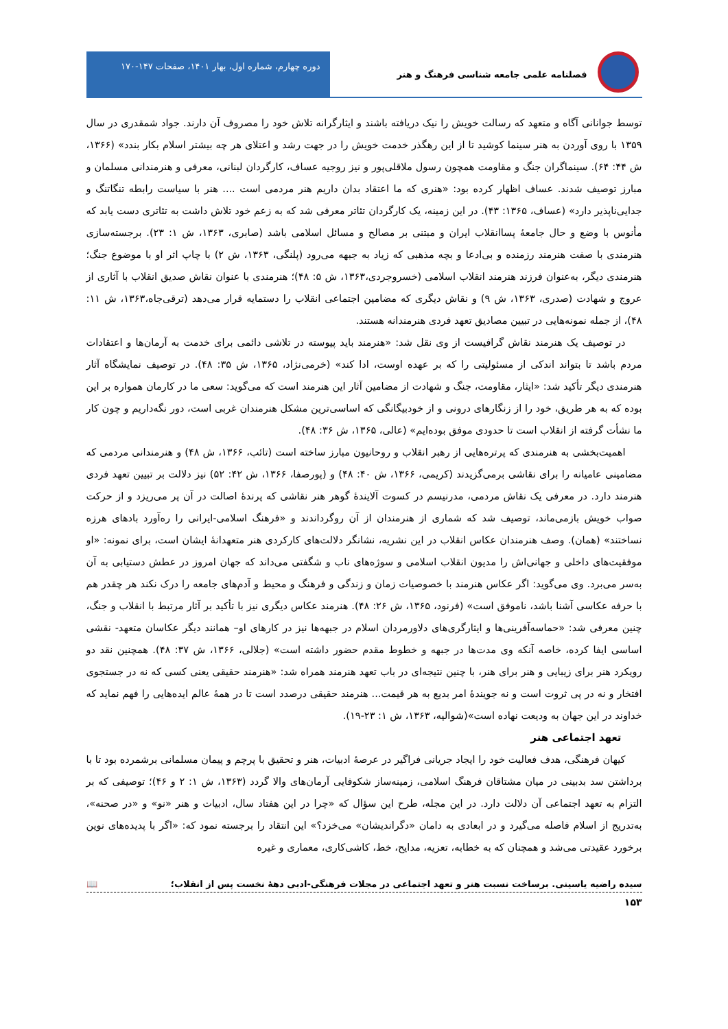فصلنامه علمی جامعه شناسی فرهنگ و هنر
دوره چهارم، شماره اول، بهار ۱۴۰۱، صفحات ۱۴۷-۱۷۰
توسط جوانانی آگاه و متعهد که رسالت خویش را نیک دریافته باشند و ایثارگرانه تلاش خود را مصروف آن دارند. جواد شمقدری در سال ۱۳۵۹ با روی آوردن به هنر سینما کوشید تا از این رهگذر خدمت خویش را در جهت رشد و اعتلای هر چه بیشتر اسلام بکار بندد» (۱۳۶۶، ش ۴۴: ۶۴). سینماگران جنگ و مقاومت همچون رسول ملاقلی‌پور و نیز روجیه عساف، کارگردان لبنانی، معرفی و هنرمندانی مسلمان و مبارز توصیف شدند. عساف اظهار کرده بود: «هنری که ما اعتقاد بدان داریم هنر مردمی است .... هنر با سیاست رابطه تنگاتنگ و جدایی‌ناپذیر دارد» (عساف، ۱۳۶۵: ۴۳). در این زمینه، یک کارگردان تئاتر معرفی شد که به زعم خود تلاش داشت به تئاتری دست یابد که مأنوس با وضع و حال جامعهٔ پساانقلاب ایران و مبتنی بر مصالح و مسائل اسلامی باشد (صابری، ۱۳۶۳، ش ۱: ۲۳). برجسته‌سازی هنرمندی با صفت هنرمند رزمنده و بی‌ادعا و بچه مذهبی که زیاد به جبهه می‌رود (پلنگی، ۱۳۶۳، ش ۲) با چاپ اثر او با موضوع جنگ؛ هنرمندی دیگر، به‌عنوان فرزند هنرمند انقلاب اسلامی (خسروجردی،۱۳۶۳، ش ۵: ۴۸)؛ هنرمندی با عنوان نقاش صدیق انقلاب با آثاری از عروج و شهادت (صدری، ۱۳۶۳، ش ۹) و نقاش دیگری که مضامین اجتماعی انقلاب را دستمایه قرار می‌دهد (ترقی‌جاه،۱۳۶۳، ش ۱۱: ۴۸)، از جمله نمونه‌هایی در تبیین مصادیق تعهد فردی هنرمندانه هستند.
در توصیف یک هنرمند نقاش گرافیست از وی نقل شد: «هنرمند باید پیوسته در تلاشی دائمی برای خدمت به آرمان‌ها و اعتقادات مردم باشد تا بتواند اندکی از مسئولیتی را که بر عهده اوست، ادا کند» (خرمی‌نژاد، ۱۳۶۵، ش ۳۵: ۴۸). در توصیف نمایشگاه آثار هنرمندی دیگر تأکید شد: «ایثار، مقاومت، جنگ و شهادت از مضامین آثار این هنرمند است که می‌گوید: سعی ما در کارمان همواره بر این بوده که به هر طریق، خود را از زنگارهای درونی و از خودبیگانگی که اساسی‌ترین مشکل هنرمندان غربی است، دور نگه‌داریم و چون کار ما نشأت گرفته از انقلاب است تا حدودی موفق بوده‌ایم» (عالی، ۱۳۶۵، ش ۳۶: ۴۸).
اهمیت‌بخشی به هنرمندی که پرتره‌هایی از رهبر انقلاب و روحانیون مبارز ساخته است (تائب، ۱۳۶۶، ش ۴۸) و هنرمندانی مردمی که مضامینی عامیانه را برای نقاشی برمی‌گزیدند (کریمی، ۱۳۶۶، ش ۴۰: ۴۸) و (پورصفا، ۱۳۶۶، ش ۴۲: ۵۲) نیز دلالت بر تبیین تعهد فردی هنرمند دارد. در معرفی یک نقاش مردمی، مدرنیسم در کسوت آلایندهٔ گوهر هنر نقاشی که پرندهٔ اصالت در آن پر می‌ریزد و از حرکت صواب خویش بازمی‌ماند، توصیف شد که شماری از هنرمندان از آن روگرداندند و «فرهنگ اسلامی-ایرانی را ره‌آورد بادهای هرزه نساختند» (همان). وصف هنرمندان عکاس انقلاب در این نشریه، نشانگر دلالت‌های کارکردی هنر متعهدانهٔ ایشان است، برای نمونه: «او موفقیت‌های داخلی و جهانی‌اش را مدیون انقلاب اسلامی و سوژه‌های ناب و شگفتی می‌داند که جهان امروز در عطش دستیابی به آن به‌سر می‌برد. وی می‌گوید: اگر عکاس هنرمند با خصوصیات زمان و زندگی و فرهنگ و محیط و آدم‌های جامعه را درک نکند هر چقدر هم با حرفه عکاسی آشنا باشد، ناموفق است» (فرنود، ۱۳۶۵، ش ۲۶: ۴۸). هنرمند عکاس دیگری نیز با تأکید بر آثار مرتبط با انقلاب و جنگ، چنین معرفی شد: «حماسه‌آفرینی‌ها و ایثارگری‌های دلاورمردان اسلام در جبهه‌ها نیز در کارهای او– همانند دیگر عکاسان متعهد- نقشی اساسی ایفا کرده، خاصه آنکه وی مدت‌ها در جبهه و خطوط مقدم حضور داشته است» (جلالی، ۱۳۶۶، ش ۳۷: ۴۸). همچنین نقد دو رویکرد هنر برای زیبایی و هنر برای هنر، با چنین نتیجه‌ای در باب تعهد هنرمند همراه شد: «هنرمند حقیقی یعنی کسی که نه در جستجوی افتخار و نه در پی ثروت است و نه جویندهٔ امر بدیع به هر قیمت... هنرمند حقیقی درصدد است تا در همهٔ عالم ایده‌هایی را فهم نماید که خداوند در این جهان به ودیعت نهاده است»(شوالیه، ۱۳۶۳، ش ۱: ۲۳-۱۹).
تعهد اجتماعی هنر
کیهان فرهنگی، هدف فعالیت خود را ایجاد جریانی فراگیر در عرصهٔ ادبیات، هنر و تحقیق با پرچم و پیمان مسلمانی برشمرده بود تا با برداشتن سد بدبینی در میان مشتاقان فرهنگ اسلامی، زمینه‌ساز شکوفایی آرمان‌های والا گردد (۱۳۶۳، ش ۱: ۲ و ۴۶)؛ توصیفی که بر التزام به تعهد اجتماعی آن دلالت دارد. در این مجله، طرح این سؤال که «چرا در این هفتاد سال، ادبیات و هنر «نو» و «در صحنه»، به‌تدریج از اسلام فاصله می‌گیرد و در ابعادی به دامان «دگراندیشان» می‌خزد؟» این انتقاد را برجسته نمود که: «اگر با پدیده‌های نوین برخورد عقیدتی می‌شد و همچنان که به خطابه، تعزیه، مدایح، خط، کاشی‌کاری، معماری و غیره
سیده راضیه یاسینی. برساخت نسبت هنر و تعهد اجتماعی در مجلات فرهنگی-ادبی دههٔ نخست پس از انقلاب؛ 📖
۱۵۳